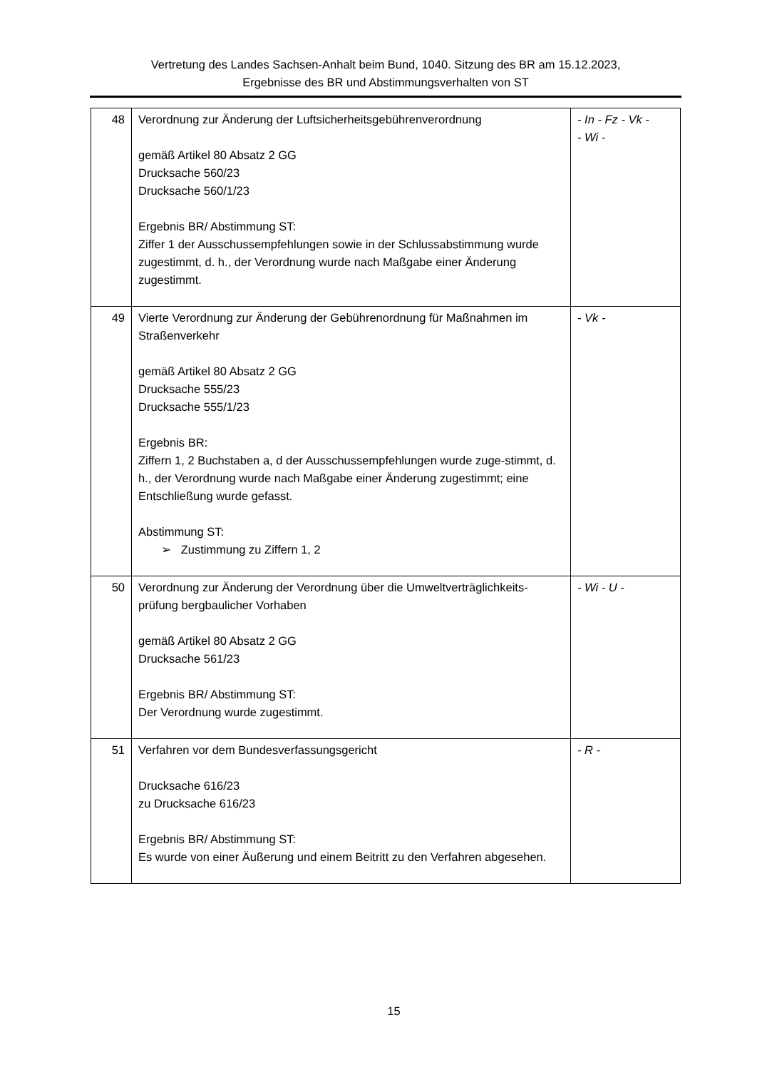Vertretung des Landes Sachsen-Anhalt beim Bund, 1040. Sitzung des BR am 15.12.2023,
Ergebnisse des BR und Abstimmungsverhalten von ST
| 48 | Verordnung zur Änderung der Luftsicherheitsgebührenverordnung gemäß Artikel 80 Absatz 2 GG Drucksache 560/23 Drucksache 560/1/23 Ergebnis BR/ Abstimmung ST: Ziffer 1 der Ausschussempfehlungen sowie in der Schlussabstimmung wurde zugestimmt, d. h., der Verordnung wurde nach Maßgabe einer Änderung zugestimmt. | - In - Fz - Vk - - Wi - |
| 49 | Vierte Verordnung zur Änderung der Gebührenordnung für Maßnahmen im Straßenverkehr gemäß Artikel 80 Absatz 2 GG Drucksache 555/23 Drucksache 555/1/23 Ergebnis BR: Ziffern 1, 2 Buchstaben a, d der Ausschussempfehlungen wurde zuge-stimmt, d. h., der Verordnung wurde nach Maßgabe einer Änderung zugestimmt; eine Entschließung wurde gefasst. Abstimmung ST: ➢ Zustimmung zu Ziffern 1, 2 | - Vk - |
| 50 | Verordnung zur Änderung der Verordnung über die Umweltverträglichkeits-prüfung bergbaulicher Vorhaben gemäß Artikel 80 Absatz 2 GG Drucksache 561/23 Ergebnis BR/ Abstimmung ST: Der Verordnung wurde zugestimmt. | - Wi - U - |
| 51 | Verfahren vor dem Bundesverfassungsgericht Drucksache 616/23 zu Drucksache 616/23 Ergebnis BR/ Abstimmung ST: Es wurde von einer Äußerung und einem Beitritt zu den Verfahren abgesehen. | - R - |
15